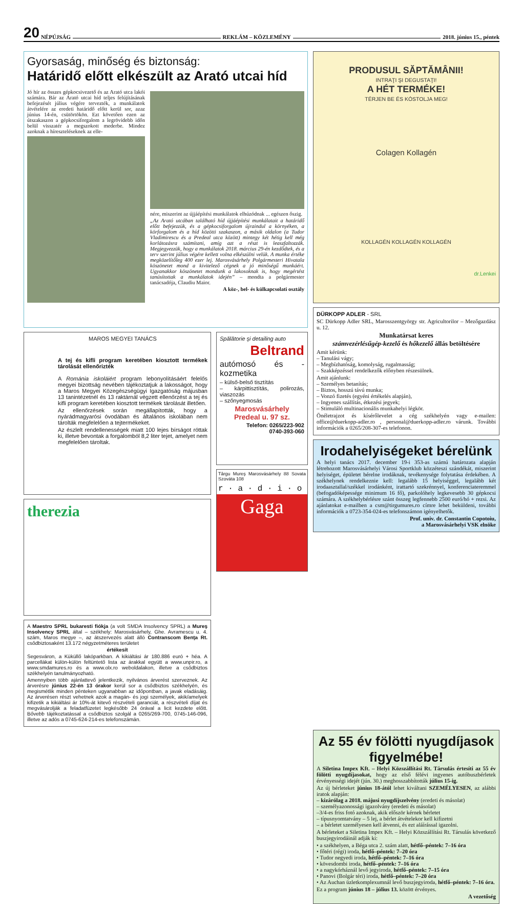20 NÉPÚJSÁG REKLÁM – KÖZLEMÉNY 2018. június 15., péntek
Gyorsaság, minőség és biztonság:
Határidő előtt elkészült az Arató utcai híd
Jó hír az összes gépkocsivezető és az Arató utca lakói számára. Bár az Arató utcai híd teljes felújításának befejezését július végére tervezték, a munkálatok átvételére az eredeti határidő előtt kerül sor, azaz június 14-én, csütörtökön. Ezt követően ezen az útszakaszon a gépkocsiforgalom a legrövidebb időn belül visszatér a megszokott mederbe. Mindez azoknak a híreszteléseknek az elle-
nére, miszerint az újjáépítési munkálatok elhúzódnak ... egészen őszig.
„Az Arató utcában található híd újjáépítési munkálatait a határidő előtt befejezzük, és a gépkocsiforgalom újraindul a környéken, a körforgalom és a híd közötti szakaszon, a másik oldalon (a Tudor Vladimirescu és a Predeal utca között) mintegy két hétig kell még korlátozásra számítani, amíg azt a részt is leaszfaltozzák. Megjegyezzük, hogy a munkálatok 2018. március 29-én kezdődtek, és a terv szerint július végére kellett volna elkészülni velük. A munka értéke megközelítőleg 400 ezer lej. Marosvásárhely Polgármesteri Hivatala köszönetet mond a kivitelező cégnek a jó minőségű munkáért. Ugyanakkor köszönetet mondunk a lakosoknak is, hogy megértést tanúsítottak a munkálatok idején” – mondta a polgármester tanácsadója, Claudiu Maior.
A köz-, bel- és külkapcsolati osztály
MAROS MEGYEI TANÁCS
A tej és kifli program keretében kiosztott termékek tárolását ellenőrizték
A Románia iskoláiért program lebonyolításáért felelős megyei bizottság nevében tájékoztatjuk a lakosságot, hogy a Maros Megyei Közegészségügyi Igazgatóság májusban 13 tanintézetnél és 13 raktárnál végzett ellenőrzést a tej és kifli program keretében kiosztott termékek tárolását illetően.
Az ellenőrzések során megállapították, hogy a nyárádmagyarósi óvodában és általános iskolában nem tárolták megfelelően a tejtermékeket.
Az észlelt rendellenességek miatt 100 lejes bírságot róttak ki, illetve bevontak a forgalomból 8,2 liter tejet, amelyet nem megfelelően tároltak.
therezia
A Maestro SPRL bukaresti fiókja (a volt SMDA Insolvency SPRL) a Mureş Insolvency SPRL által – székhely: Marosvásárhely, Ghe. Avramescu u. 4. szám, Maros megye –, az átszervezés alatt álló Contranscom Benţa Rt. csődbiztosaként 13.172 négyzetméteres területet
értékesít
Segesváron, a Küküllő lakóparkban. A kikiáltási ár 180.886 euró + héa. A parcellákat külön-külön feltüntető lista az árakkal együtt a www.unpir.ro, a www.smdamures.ro és a www.olx.ro weboldalakon, illetve a csődbiztos székhelyén tanulmányozható.
Amennyiben több ajánlattevő jelentkezik, nyilvános árverést szerveznek. Az árverésre június 22-én 13 órakor kerül sor a csődbiztos székhelyén, és megismétlik minden pénteken ugyanabban az időpontban, a javak eladásáig. Az árverésen részt vehetnek azok a magán- és jogi személyek, akik/amelyek kifizetik a kikiáltási ár 10%-át kitevő részvételi garanciát, a részvételi díjat és megvásárolják a feladatfüzetet legkésőbb 24 órával a licit kezdete előtt. Bővebb tájékoztatással a csődbiztos szolgál a 0265/269-700, 0745-146-096, illetve az adós a 0745-624-214-es telefonszámán.
Spălătorie şi detailing auto
Beltrand
autómosó és -kozmetika
– külső-belső tisztítás
– kárpittisztítás, polirozás, viaszozás
– szőnyegmosás
Marosvásárhely
Predeal u. 97 sz.
Telefon: 0265/223-902
0740-393-060
Târgu Mureş Marosvásárhely 88 Sovata Szováta 108
r · a · d · i · o
Gaga
PRODUSUL SĂPTĂMÂNII!
INTRAŢI ŞI DEGUSTAŢI!
A HÉT TERMÉKE!
TÉRJEN BE ÉS KÓSTOLJA MEG!
Colagen Kollagén
KOLLAGÉN KOLLAGÉN KOLLAGÉN
dr.Lenkei
DÜRKOPP ADLER - SRL
SC Dürkopp Adler SRL, Marosszentgyörgy str. Agricultorilor – Mezőgazdász u. 12.
Munkatársat keres
számvezérlésűgép-kezelő és hőkezelő állás betöltésére
Amit kérünk:
– Tanulási vágy;
– Megbízhatóság, komolyság, rugalmasság;
– Szakképzéssel rendelkezők előnyben részesülnek.
Amit ajánlunk:
– Személyes betanítás;
– Biztos, hosszú távú munka;
– Vonzó fizetés (egyéni értékelés alapján),
– Ingyenes szállítás, étkezési jegyek;
– Stimuláló multinacionális munkahelyi légkör.
Önéletrajzot és kísérőlevelet a cég székhelyén vagy e-mailen: office@duerkopp-adler.ro , personal@duerkopp-adler.ro várunk. További információk a 0265/208-307-es telefonon.
Irodahelyiségeket bérelünk
A helyi tanács 2017. december 19-i 353-as számú határozata alapján létrehozott Marosvásárhelyi Városi Sportklub közzéteszi szándékát, miszerint helyiséget, épületet bérelne irodáknak, tevékenysége folytatása érdekében. A székhelynek rendelkeznie kell: legalább 15 helyiséggel, legalább két irodaasztallal/székkel irodánként, irattartó szekrénnyel, konferenciateremmel (befogadóképessége minimum 16 fő), parkolóhely legkevesebb 30 gépkocsi számára. A székhelybérlésre szánt összeg legfennebb 2500 euró/hó + rezsi. Az ajánlatokat e-mailben a csm@tirgumures.ro címre lehet beküldeni, további információk a 0723-354-024-es telefonszámon igényelhetők.
Prof. univ. dr. Constantin Copotoiu,
a Marosvásárhelyi VSK elnöke
Az 55 év fölötti nyugdíjasok figyelmébe!
A Siletina Impex Kft. – Helyi Közszállítási Rt. Társulás értesíti az 55 év fölötti nyugdíjasokat, hogy az első félévi ingyenes autóbuszbérletek érvényességi idejét (jún. 30.) meghosszabbították július 15-ig.
Az új bérleteket június 18-ától lehet kiváltani SZEMÉLYESEN, az alábbi iratok alapján:
– kizárólag a 2018. májusi nyugdíjszelvény (eredeti és másolat)
– személyazonossági igazolvány (eredeti és másolat)
–3/4-es friss fotó azoknak, akik először kérnek bérletet
– típusnyomtatvány – 5 lej, a bérlet átvételekor kell kifizetni
– a bérletet személyesen kell átvenni, és ezt aláírással igazolni.
A bérleteket a Siletina Impex Kft. – Helyi Közszállítási Rt. Társulás következő buszjegyirodáinál adják ki:
• a székhelyen, a Béga utca 2. szám alatt, hétfő–péntek: 7–16 óra
• főtéri (régi) iroda, hétfő–péntek: 7–20 óra
• Tudor negyedi iroda, hétfő–péntek: 7–16 óra
• kövesdombi iroda, hétfő–péntek: 7–16 óra
• a nagykórháznál levő jegyiroda, hétfő–péntek: 7–15 óra
• Panovi (Bolgár téri) iroda, hétfő–péntek: 7–20 óra
• Az Auchan üzletkomplexumnál levő buszjegyiroda, hétfő–péntek: 7–16 óra.
Ez a program június 18 – július 13. között érvényes.
A vezetőség